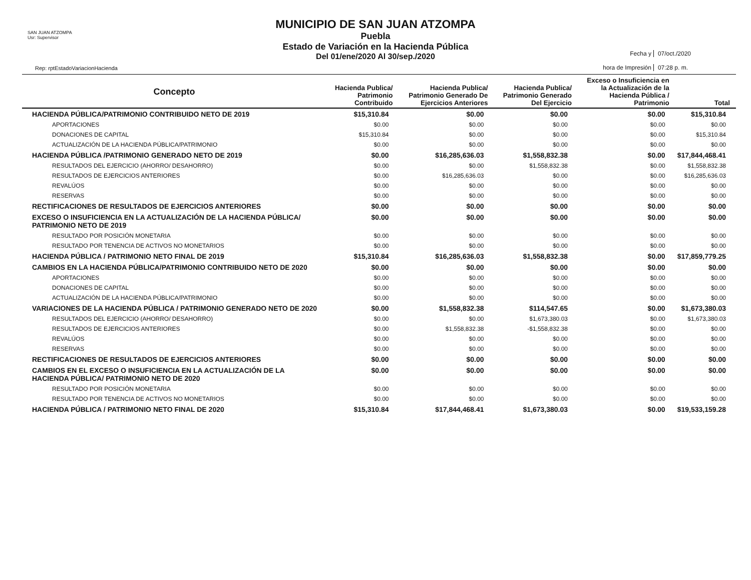SAN JUAN ATZOMPA
Usr: Supervisor
Rep: rptEstadoVariacionHacienda
MUNICIPIO DE SAN JUAN ATZOMPA
Puebla
Estado de Variación en la Hacienda Pública
Del 01/ene/2020 Al 30/sep./2020
Fecha y
07/oct./2020
hora de Impresión
07:28 p. m.
| Concepto | Hacienda Publica/ Patrimonio Contribuido | Hacienda Publica/ Patrimonio Generado De Ejercicios Anteriores | Hacienda Publica/ Patrimonio Generado Del Ejercicio | Exceso o Insuficiencia en la Actualización de la Hacienda Pública / Patrimonio | Total |
| --- | --- | --- | --- | --- | --- |
| HACIENDA PÚBLICA/PATRIMONIO CONTRIBUIDO NETO DE 2019 | $15,310.84 | $0.00 | $0.00 | $0.00 | $15,310.84 |
| APORTACIONES | $0.00 | $0.00 | $0.00 | $0.00 | $0.00 |
| DONACIONES DE CAPITAL | $15,310.84 | $0.00 | $0.00 | $0.00 | $15,310.84 |
| ACTUALIZACIÓN DE LA HACIENDA PÚBLICA/PATRIMONIO | $0.00 | $0.00 | $0.00 | $0.00 | $0.00 |
| HACIENDA PÚBLICA /PATRIMONIO GENERADO NETO DE 2019 | $0.00 | $16,285,636.03 | $1,558,832.38 | $0.00 | $17,844,468.41 |
| RESULTADOS DEL EJERCICIO (AHORRO/ DESAHORRO) | $0.00 | $0.00 | $1,558,832.38 | $0.00 | $1,558,832.38 |
| RESULTADOS DE EJERCICIOS ANTERIORES | $0.00 | $16,285,636.03 | $0.00 | $0.00 | $16,285,636.03 |
| REVALÚOS | $0.00 | $0.00 | $0.00 | $0.00 | $0.00 |
| RESERVAS | $0.00 | $0.00 | $0.00 | $0.00 | $0.00 |
| RECTIFICACIONES DE RESULTADOS DE EJERCICIOS ANTERIORES | $0.00 | $0.00 | $0.00 | $0.00 | $0.00 |
| EXCESO O INSUFICIENCIA EN LA ACTUALIZACIÓN DE LA HACIENDA PÚBLICA/ PATRIMONIO NETO DE 2019 | $0.00 | $0.00 | $0.00 | $0.00 | $0.00 |
| RESULTADO POR POSICIÓN MONETARIA | $0.00 | $0.00 | $0.00 | $0.00 | $0.00 |
| RESULTADO POR TENENCIA DE ACTIVOS NO MONETARIOS | $0.00 | $0.00 | $0.00 | $0.00 | $0.00 |
| HACIENDA PÚBLICA / PATRIMONIO NETO FINAL DE 2019 | $15,310.84 | $16,285,636.03 | $1,558,832.38 | $0.00 | $17,859,779.25 |
| CAMBIOS EN LA HACIENDA PÚBLICA/PATRIMONIO CONTRIBUIDO NETO DE 2020 | $0.00 | $0.00 | $0.00 | $0.00 | $0.00 |
| APORTACIONES | $0.00 | $0.00 | $0.00 | $0.00 | $0.00 |
| DONACIONES DE CAPITAL | $0.00 | $0.00 | $0.00 | $0.00 | $0.00 |
| ACTUALIZACIÓN DE LA HACIENDA PÚBLICA/PATRIMONIO | $0.00 | $0.00 | $0.00 | $0.00 | $0.00 |
| VARIACIONES DE LA HACIENDA PÚBLICA / PATRIMONIO GENERADO NETO DE 2020 | $0.00 | $1,558,832.38 | $114,547.65 | $0.00 | $1,673,380.03 |
| RESULTADOS DEL EJERCICIO (AHORRO/ DESAHORRO) | $0.00 | $0.00 | $1,673,380.03 | $0.00 | $1,673,380.03 |
| RESULTADOS DE EJERCICIOS ANTERIORES | $0.00 | $1,558,832.38 | -$1,558,832.38 | $0.00 | $0.00 |
| REVALÚOS | $0.00 | $0.00 | $0.00 | $0.00 | $0.00 |
| RESERVAS | $0.00 | $0.00 | $0.00 | $0.00 | $0.00 |
| RECTIFICACIONES DE RESULTADOS DE EJERCICIOS ANTERIORES | $0.00 | $0.00 | $0.00 | $0.00 | $0.00 |
| CAMBIOS EN EL EXCESO O INSUFICIENCIA EN LA ACTUALIZACIÓN DE LA HACIENDA PÚBLICA/ PATRIMONIO NETO DE 2020 | $0.00 | $0.00 | $0.00 | $0.00 | $0.00 |
| RESULTADO POR POSICIÓN MONETARIA | $0.00 | $0.00 | $0.00 | $0.00 | $0.00 |
| RESULTADO POR TENENCIA DE ACTIVOS NO MONETARIOS | $0.00 | $0.00 | $0.00 | $0.00 | $0.00 |
| HACIENDA PÚBLICA / PATRIMONIO NETO FINAL DE 2020 | $15,310.84 | $17,844,468.41 | $1,673,380.03 | $0.00 | $19,533,159.28 |